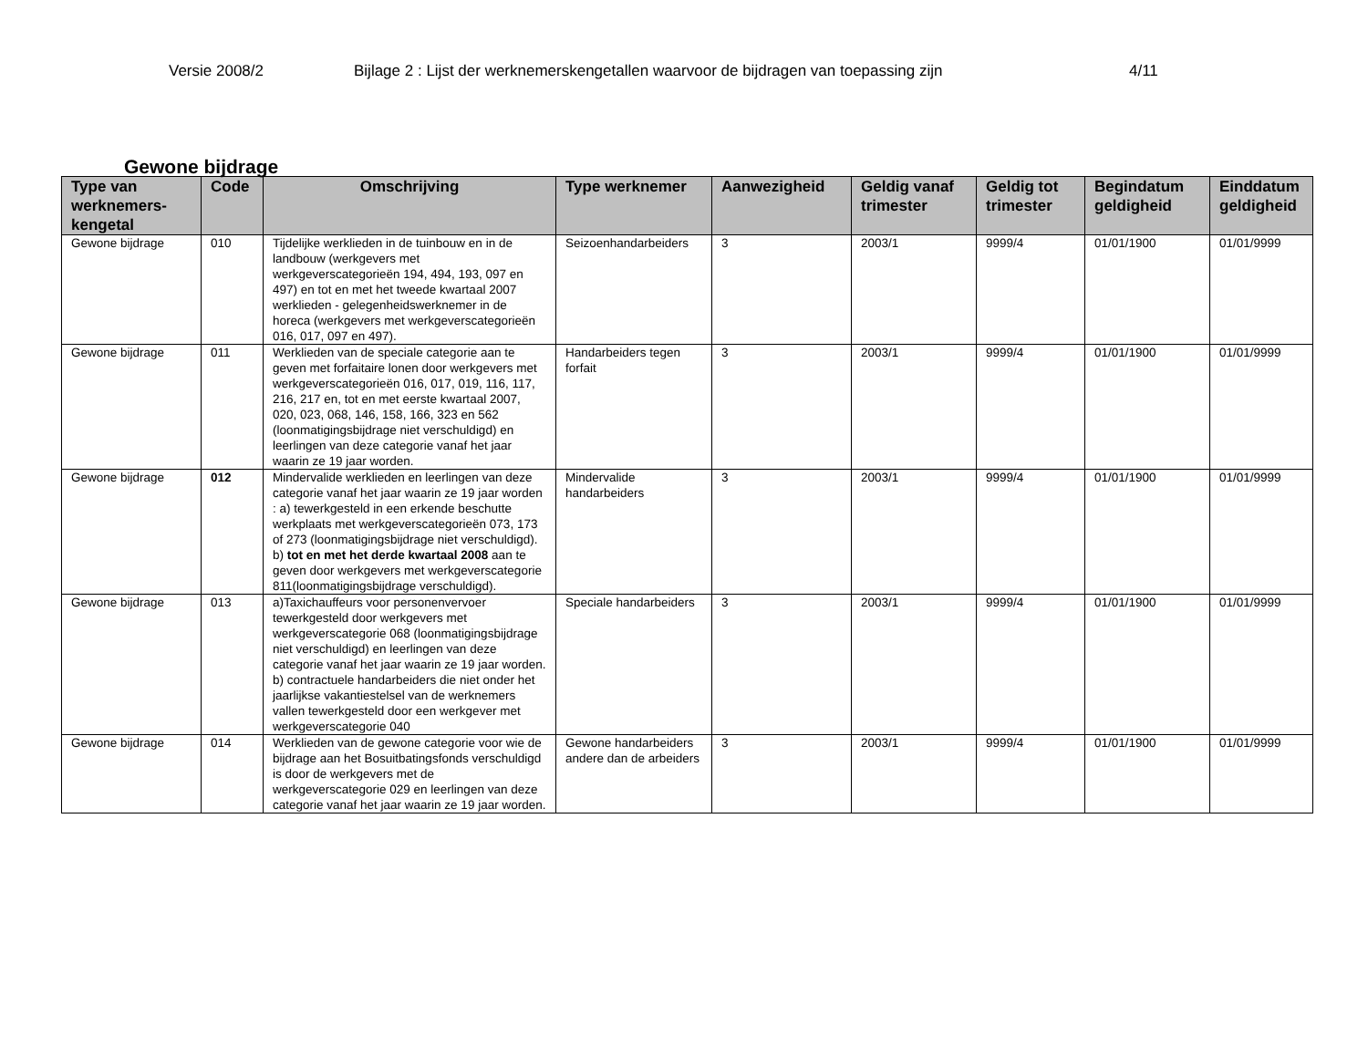Versie 2008/2 Bijlage 2 : Lijst der werknemerskengetallen waarvoor de bijdragen van toepassing zijn 4/11
Gewone bijdrage
| Type van werknemers-kengetal | Code | Omschrijving | Type werknemer | Aanwezigheid | Geldig vanaf trimester | Geldig tot trimester | Begindatum geldigheid | Einddatum geldigheid |
| --- | --- | --- | --- | --- | --- | --- | --- | --- |
| Gewone bijdrage | 010 | Tijdelijke werklieden in de tuinbouw en in de landbouw (werkgevers met werkgeverscategorieën 194, 494, 193, 097 en 497) en tot en met het tweede kwartaal 2007 werklieden - gelegenheidswerknemer in de horeca (werkgevers met werkgeverscategorieën 016, 017, 097 en 497). | Seizoenhandarbeiders | 3 | 2003/1 | 9999/4 | 01/01/1900 | 01/01/9999 |
| Gewone bijdrage | 011 | Werklieden van de speciale categorie aan te geven met forfaitaire lonen door werkgevers met werkgeverscategorieën 016, 017, 019, 116, 117, 216, 217 en, tot en met eerste kwartaal 2007, 020, 023, 068, 146, 158, 166, 323 en 562 (loonmatigingsbijdrage niet verschuldigd) en leerlingen van deze categorie vanaf het jaar waarin ze 19 jaar worden. | Handarbeiders tegen forfait | 3 | 2003/1 | 9999/4 | 01/01/1900 | 01/01/9999 |
| Gewone bijdrage | 012 | Mindervalide werklieden en leerlingen van deze categorie vanaf het jaar waarin ze 19 jaar worden : a) tewerkgesteld in een erkende beschutte werkplaats met werkgeverscategorieën 073, 173 of 273 (loonmatigingsbijdrage niet verschuldigd). b) tot en met het derde kwartaal 2008 aan te geven door werkgevers met werkgeverscategorie 811(loonmatigingsbijdrage verschuldigd). | Mindervalide handarbeiders | 3 | 2003/1 | 9999/4 | 01/01/1900 | 01/01/9999 |
| Gewone bijdrage | 013 | a)Taxichauffeurs voor personenvervoer tewerkgesteld door werkgevers met werkgeverscategorie 068 (loonmatigingsbijdrage niet verschuldigd) en leerlingen van deze categorie vanaf het jaar waarin ze 19 jaar worden. b) contractuele handarbeiders die niet onder het jaarlijkse vakantiestelsel van de werknemers vallen tewerkgesteld door een werkgever met werkgeverscategorie 040 | Speciale handarbeiders | 3 | 2003/1 | 9999/4 | 01/01/1900 | 01/01/9999 |
| Gewone bijdrage | 014 | Werklieden van de gewone categorie voor wie de bijdrage aan het Bosuitbatingsfonds verschuldigd is door de werkgevers met de werkgeverscategorie 029 en leerlingen van deze categorie vanaf het jaar waarin ze 19 jaar worden. | Gewone handarbeiders andere dan de arbeiders | 3 | 2003/1 | 9999/4 | 01/01/1900 | 01/01/9999 |